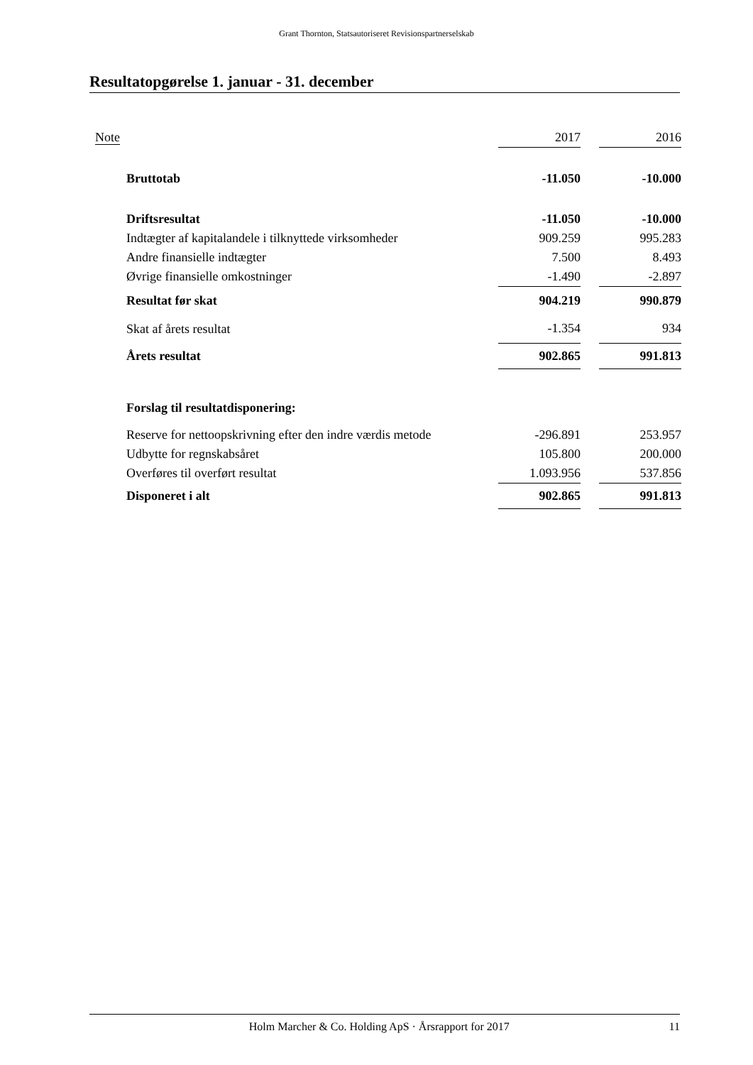Grant Thornton, Statsautoriseret Revisionspartnerselskab
Resultatopgørelse 1. januar - 31. december
| Note | | 2017 | | 2016 |
| --- | --- | --- | --- | --- |
| | Bruttotab | -11.050 | | -10.000 |
| | Driftsresultat | -11.050 | | -10.000 |
| | Indtægter af kapitalandele i tilknyttede virksomheder | 909.259 | | 995.283 |
| | Andre finansielle indtægter | 7.500 | | 8.493 |
| | Øvrige finansielle omkostninger | -1.490 | | -2.897 |
| | Resultat før skat | 904.219 | | 990.879 |
| | Skat af årets resultat | -1.354 | | 934 |
| | Årets resultat | 902.865 | | 991.813 |
| | Forslag til resultatdisponering: | | | |
| | Reserve for nettoopskrivning efter den indre værdis metode | -296.891 | | 253.957 |
| | Udbytte for regnskabsåret | 105.800 | | 200.000 |
| | Overføres til overført resultat | 1.093.956 | | 537.856 |
| | Disponeret i alt | 902.865 | | 991.813 |
Holm Marcher & Co. Holding ApS · Årsrapport for 2017 11